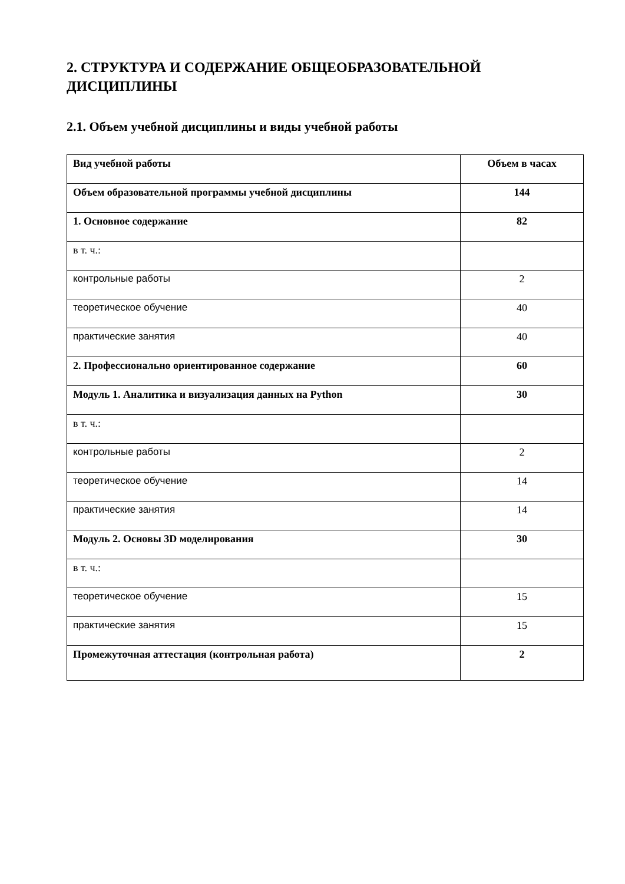2. СТРУКТУРА И СОДЕРЖАНИЕ ОБЩЕОБРАЗОВАТЕЛЬНОЙ ДИСЦИПЛИНЫ
2.1. Объем учебной дисциплины и виды учебной работы
| Вид учебной работы | Объем в часах |
| Объем образовательной программы учебной дисциплины | 144 |
| 1. Основное содержание | 82 |
| в т. ч.: | |
| контрольные работы | 2 |
| теоретическое обучение | 40 |
| практические занятия | 40 |
| 2. Профессионально ориентированное содержание | 60 |
| Модуль 1. Аналитика и визуализация данных на Python | 30 |
| в т. ч.: | |
| контрольные работы | 2 |
| теоретическое обучение | 14 |
| практические занятия | 14 |
| Модуль 2. Основы 3D моделирования | 30 |
| в т. ч.: | |
| теоретическое обучение | 15 |
| практические занятия | 15 |
| Промежуточная аттестация (контрольная работа) | 2 |